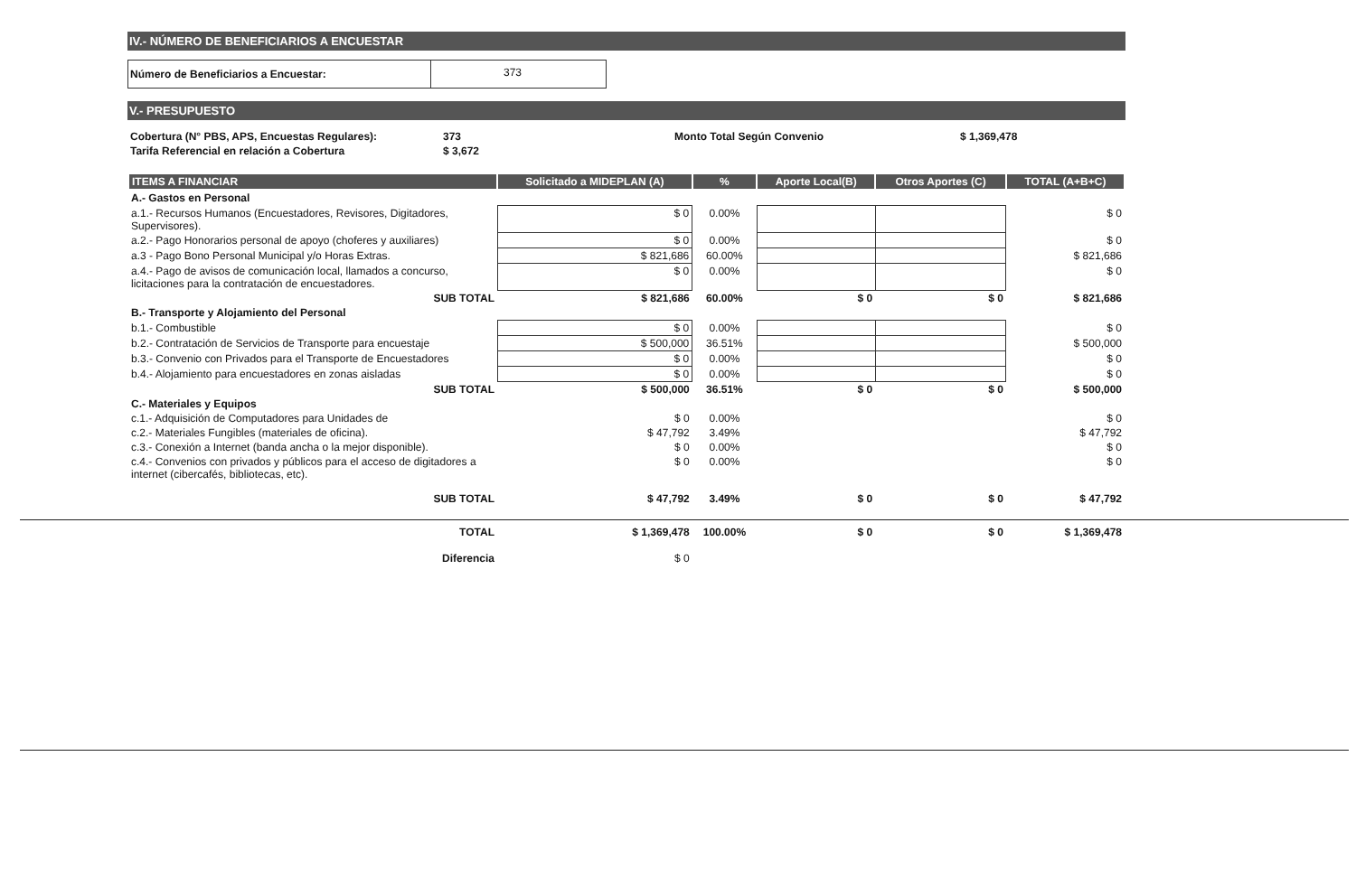IV.- NÚMERO DE BENEFICIARIOS A ENCUESTAR
| Número de Beneficiarios a Encuestar: | 373 |
V.- PRESUPUESTO
| Cobertura (N° PBS, APS, Encuestas Regulares): | 373 | Monto Total Según Convenio | $ 1,369,478 |
| Tarifa Referencial en relación a Cobertura | $ 3,672 | | |
| ITEMS A FINANCIAR | Solicitado a MIDEPLAN (A) | % | Aporte Local(B) | Otros Aportes (C) | TOTAL (A+B+C) |
| --- | --- | --- | --- | --- | --- |
| A.- Gastos en Personal | | | | | |
| a.1.- Recursos Humanos (Encuestadores, Revisores, Digitadores, Supervisores). | $ 0 | 0.00% | | | $ 0 |
| a.2.- Pago Honorarios personal de apoyo (choferes y auxiliares) | $ 0 | 0.00% | | | $ 0 |
| a.3 - Pago Bono Personal Municipal y/o Horas Extras. | $ 821,686 | 60.00% | | | $ 821,686 |
| a.4.- Pago de avisos de comunicación local, llamados a concurso, licitaciones para la contratación de encuestadores. | $ 0 | 0.00% | | | $ 0 |
| SUB TOTAL | $ 821,686 | 60.00% | $ 0 | $ 0 | $ 821,686 |
| B.- Transporte y Alojamiento del Personal | | | | | |
| b.1.- Combustible | $ 0 | 0.00% | | | $ 0 |
| b.2.- Contratación de Servicios de Transporte para encuestaje | $ 500,000 | 36.51% | | | $ 500,000 |
| b.3.- Convenio con Privados para el Transporte de Encuestadores | $ 0 | 0.00% | | | $ 0 |
| b.4.- Alojamiento para encuestadores en zonas aisladas | $ 0 | 0.00% | | | $ 0 |
| SUB TOTAL | $ 500,000 | 36.51% | $ 0 | $ 0 | $ 500,000 |
| C.- Materiales y Equipos | | | | | |
| c.1.- Adquisición de Computadores para Unidades de | $ 0 | 0.00% | | | $ 0 |
| c.2.- Materiales Fungibles (materiales de oficina). | $ 47,792 | 3.49% | | | $ 47,792 |
| c.3.- Conexión a Internet (banda ancha o la mejor disponible). | $ 0 | 0.00% | | | $ 0 |
| c.4.- Convenios con privados y públicos para el acceso de digitadores a internet (cibercafés, bibliotecas, etc). | $ 0 | 0.00% | | | $ 0 |
| SUB TOTAL | $ 47,792 | 3.49% | $ 0 | $ 0 | $ 47,792 |
| TOTAL | $ 1,369,478 | 100.00% | $ 0 | $ 0 | $ 1,369,478 |
| Diferencia | $ 0 | | | | |